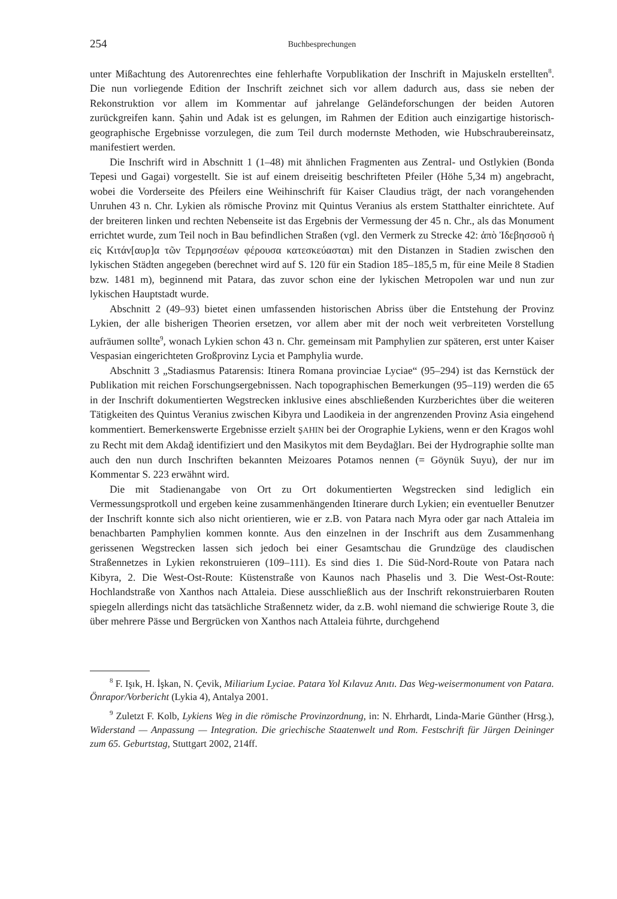254 Buchbesprechungen
unter Mißachtung des Autorenrechtes eine fehlerhafte Vorpublikation der Inschrift in Majuskeln erstellten<sup>8</sup>. Die nun vorliegende Edition der Inschrift zeichnet sich vor allem dadurch aus, dass sie neben der Rekonstruktion vor allem im Kommentar auf jahrelange Geländeforschungen der beiden Autoren zurückgreifen kann. Şahin und Adak ist es gelungen, im Rahmen der Edition auch einzigartige historisch-geographische Ergebnisse vorzulegen, die zum Teil durch modernste Methoden, wie Hubschraubereinsatz, manifestiert werden.
Die Inschrift wird in Abschnitt 1 (1–48) mit ähnlichen Fragmenten aus Zentral- und Ostlykien (Bonda Tepesi und Gagai) vorgestellt. Sie ist auf einem dreiseitig beschrifteten Pfeiler (Höhe 5,34 m) angebracht, wobei die Vorderseite des Pfeilers eine Weihinschrift für Kaiser Claudius trägt, der nach vorangehenden Unruhen 43 n. Chr. Lykien als römische Provinz mit Quintus Veranius als erstem Statthalter einrichtete. Auf der breiteren linken und rechten Nebenseite ist das Ergebnis der Vermessung der 45 n. Chr., als das Monument errichtet wurde, zum Teil noch in Bau befindlichen Straßen (vgl. den Vermerk zu Strecke 42: ἀπὸ Ἰδεβησσοῦ ἡ εἰς Κιτάν[αυρ]α τῶν Τερμησσέων φέρουσα κατεσκεύασται) mit den Distanzen in Stadien zwischen den lykischen Städten angegeben (berechnet wird auf S. 120 für ein Stadion 185–185,5 m, für eine Meile 8 Stadien bzw. 1481 m), beginnend mit Patara, das zuvor schon eine der lykischen Metropolen war und nun zur lykischen Hauptstadt wurde.
Abschnitt 2 (49–93) bietet einen umfassenden historischen Abriss über die Entstehung der Provinz Lykien, der alle bisherigen Theorien ersetzen, vor allem aber mit der noch weit verbreiteten Vorstellung aufräumen sollte<sup>9</sup>, wonach Lykien schon 43 n. Chr. gemeinsam mit Pamphylien zur späteren, erst unter Kaiser Vespasian eingerichteten Großprovinz Lycia et Pamphylia wurde.
Abschnitt 3 „Stadiasmus Patarensis: Itinera Romana provinciae Lyciae“ (95–294) ist das Kernstück der Publikation mit reichen Forschungsergebnissen. Nach topographischen Bemerkungen (95–119) werden die 65 in der Inschrift dokumentierten Wegstrecken inklusive eines abschließenden Kurzberichtes über die weiteren Tätigkeiten des Quintus Veranius zwischen Kibyra und Laodikeia in der angrenzenden Provinz Asia eingehend kommentiert. Bemerkenswerte Ergebnisse erzielt ŞAHIN bei der Orographie Lykiens, wenn er den Kragos wohl zu Recht mit dem Akdağ identifiziert und den Masikytos mit dem Beydağları. Bei der Hydrographie sollte man auch den nun durch Inschriften bekannten Meizoares Potamos nennen (= Göynük Suyu), der nur im Kommentar S. 223 erwähnt wird.
Die mit Stadienangabe von Ort zu Ort dokumentierten Wegstrecken sind lediglich ein Vermessungsprotkoll und ergeben keine zusammenhängenden Itinerare durch Lykien; ein eventueller Benutzer der Inschrift konnte sich also nicht orientieren, wie er z.B. von Patara nach Myra oder gar nach Attaleia im benachbarten Pamphylien kommen konnte. Aus den einzelnen in der Inschrift aus dem Zusammenhang gerissenen Wegstrecken lassen sich jedoch bei einer Gesamtschau die Grundzüge des claudischen Straßennetzes in Lykien rekonstruieren (109–111). Es sind dies 1. Die Süd-Nord-Route von Patara nach Kibyra, 2. Die West-Ost-Route: Küstenstraße von Kaunos nach Phaselis und 3. Die West-Ost-Route: Hochlandstraße von Xanthos nach Attaleia. Diese ausschließlich aus der Inschrift rekonstruierbaren Routen spiegeln allerdings nicht das tatsächliche Straßennetz wider, da z.B. wohl niemand die schwierige Route 3, die über mehrere Pässe und Bergrücken von Xanthos nach Attaleia führte, durchgehend
<sup>8</sup> F. Işık, H. İşkan, N. Çevik, Miliarium Lyciae. Patara Yol Kılavuz Anıtı. Das Weg-weisermonument von Patara. Önrapor/Vorbericht (Lykia 4), Antalya 2001.
<sup>9</sup> Zuletzt F. Kolb, Lykiens Weg in die römische Provinzordnung, in: N. Ehrhardt, Linda-Marie Günther (Hrsg.), Widerstand — Anpassung — Integration. Die griechische Staatenwelt und Rom. Festschrift für Jürgen Deininger zum 65. Geburtstag, Stuttgart 2002, 214ff.